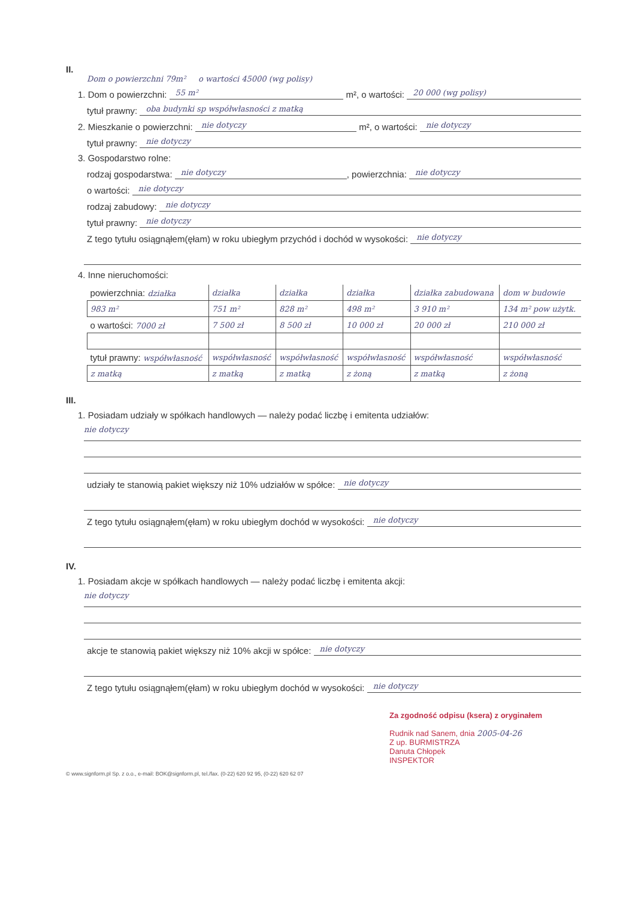II.
Dom o powierzchni 79m² o wartości 45000 (wg polisy)
1. Dom o powierzchni: 55 m² m², o wartości: 20 000 (wg polisy)
tytuł prawny: oba budynki sp współwłasności z matką
2. Mieszkanie o powierzchni: nie dotyczy m², o wartości: nie dotyczy
tytuł prawny: nie dotyczy
3. Gospodarstwo rolne:
rodzaj gospodarstwa: nie dotyczy, powierzchnia: nie dotyczy
o wartości: nie dotyczy
rodzaj zabudowy: nie dotyczy
tytuł prawny: nie dotyczy
Z tego tytułu osiągnąłem(ęłam) w roku ubiegłym przychód i dochód w wysokości: nie dotyczy
4. Inne nieruchomości:
| powierzchnia: działka | działka | działka | działka | działka zabudowana | dom w budowie |
| 983 m² | 751 m² | 828 m² | 498 m² | 3 910 m² | 134 m² pow użytk. |
| o wartości: 7000 zł | 7 500 zł | 8 500 zł | 10 000 zł | 20 000 zł | 210 000 zł |
| tytuł prawny: współwłasność | współwłasność | współwłasność | współwłasność | współwłasność | współwłasność |
| z matką | z matką | z matką | z żoną | z matką | z żoną |
III.
1. Posiadam udziały w spółkach handlowych — należy podać liczbę i emitenta udziałów:
nie dotyczy
udziały te stanowią pakiet większy niż 10% udziałów w spółce: nie dotyczy
Z tego tytułu osiągnąłem(ęłam) w roku ubiegłym dochód w wysokości: nie dotyczy
IV.
1. Posiadam akcje w spółkach handlowych — należy podać liczbę i emitenta akcji:
nie dotyczy
akcje te stanowią pakiet większy niż 10% akcji w spółce: nie dotyczy
Z tego tytułu osiągnąłem(ęłam) w roku ubiegłym dochód w wysokości: nie dotyczy
Za zgodność odpisu (ksera) z oryginałem
Rudnik nad Sanem, dnia 2005-04-26
Z up. BURMISTRZA
Danuta Chłopek
INSPEKTOR
© www.signform.pl Sp. z o.o., e-mail: BOK@signform.pl, tel./fax. (0-22) 620 92 95, (0-22) 620 62 07